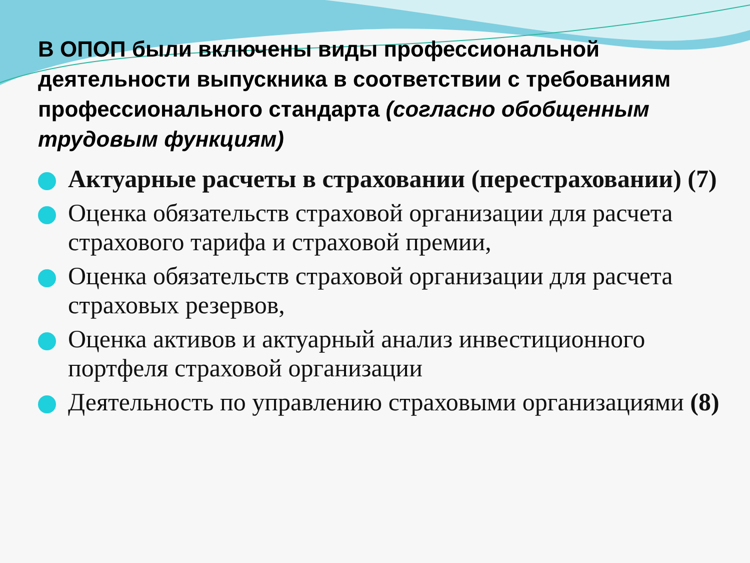В ОПОП были включены виды профессиональной деятельности выпускника в соответствии с требованиям профессионального стандарта (согласно обобщенным трудовым функциям)
Актуарные расчеты в страховании (перестраховании) (7)
Оценка обязательств страховой организации для расчета страхового тарифа и страховой премии,
Оценка обязательств страховой организации для расчета страховых резервов,
Оценка активов и актуарный анализ инвестиционного портфеля страховой организации
Деятельность по управлению страховыми организациями (8)